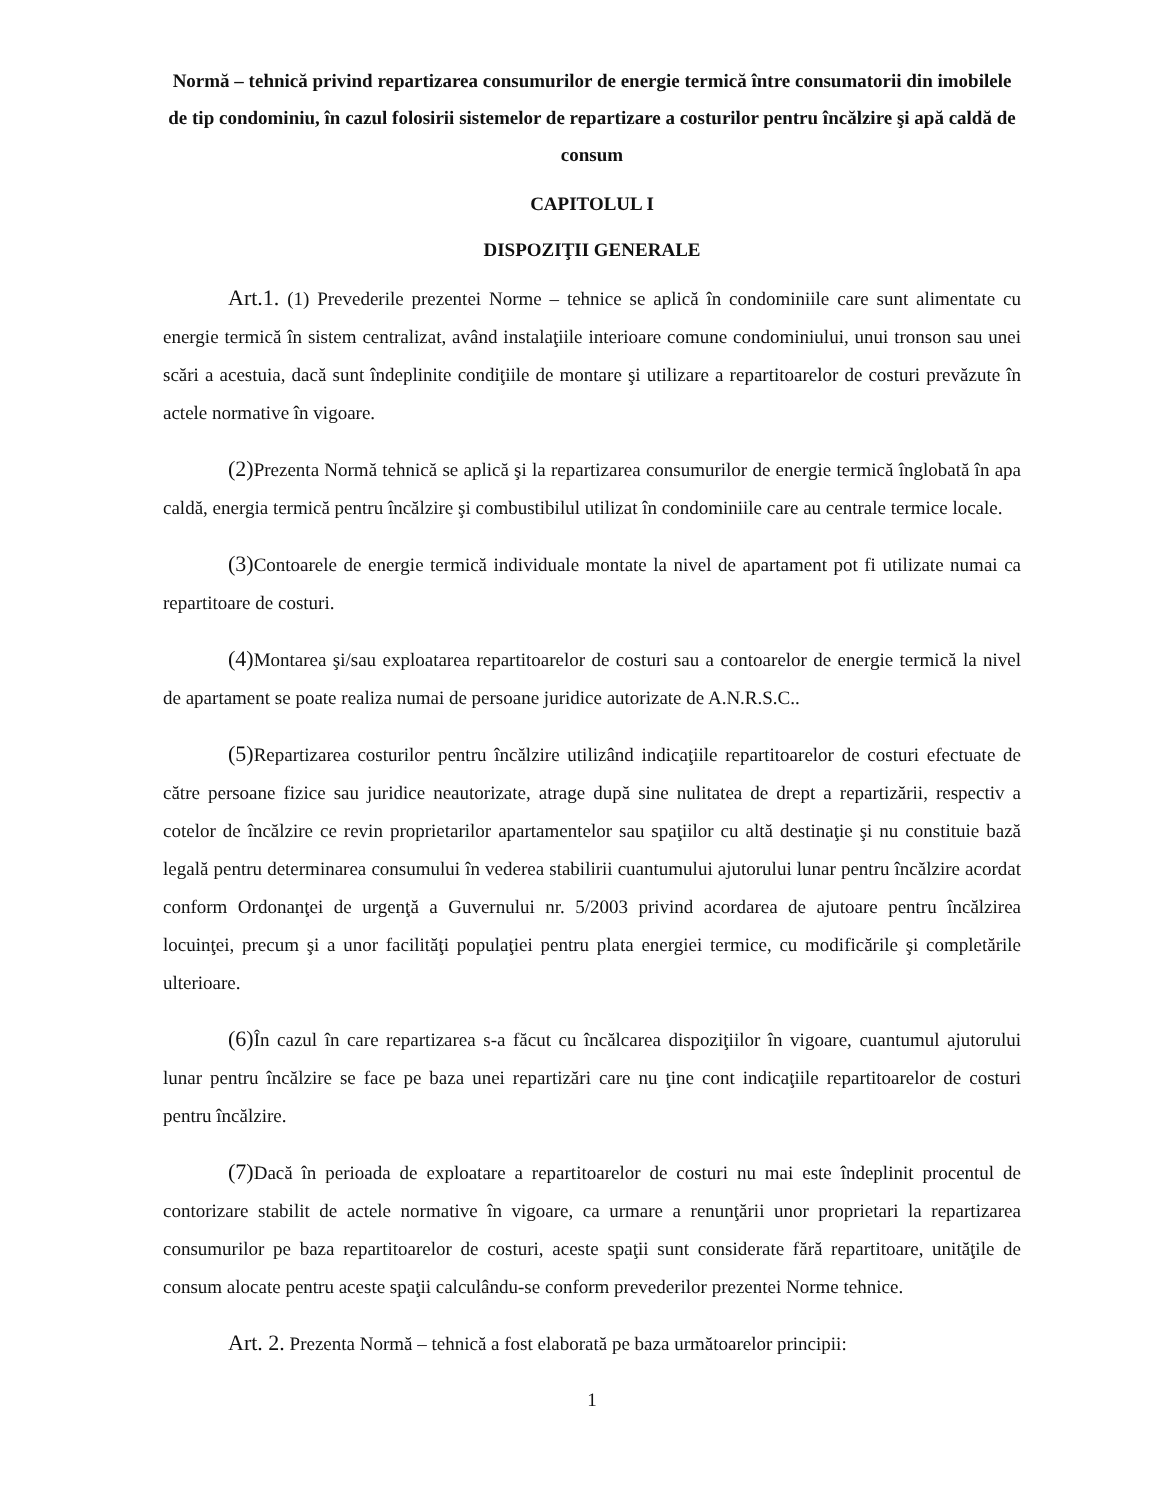Normă – tehnică privind repartizarea consumurilor de energie termică între consumatorii din imobilele de tip condominiu, în cazul folosirii sistemelor de repartizare a costurilor pentru încălzire şi apă caldă de consum
CAPITOLUL I
DISPOZIŢII GENERALE
Art.1. (1) Prevederile prezentei Norme – tehnice se aplică în condominiile care sunt alimentate cu energie termică în sistem centralizat, având instalaţiile interioare comune condominiului, unui tronson sau unei scări a acestuia, dacă sunt îndeplinite condiţiile de montare şi utilizare a repartitoarelor de costuri prevăzute în actele normative în vigoare.
(2) Prezenta Normă tehnică se aplică şi la repartizarea consumurilor de energie termică înglobată în apa caldă, energia termică pentru încălzire şi combustibilul utilizat în condominiile care au centrale termice locale.
(3) Contoarele de energie termică individuale montate la nivel de apartament pot fi utilizate numai ca repartitoare de costuri.
(4) Montarea şi/sau exploatarea repartitoarelor de costuri sau a contoarelor de energie termică la nivel de apartament se poate realiza numai de persoane juridice autorizate de A.N.R.S.C..
(5) Repartizarea costurilor pentru încălzire utilizând indicaţiile repartitoarelor de costuri efectuate de către persoane fizice sau juridice neautorizate, atrage după sine nulitatea de drept a repartizării, respectiv a cotelor de încălzire ce revin proprietarilor apartamentelor sau spaţiilor cu altă destinaţie şi nu constituie bază legală pentru determinarea consumului în vederea stabilirii cuantumului ajutorului lunar pentru încălzire acordat conform Ordonanţei de urgenţă a Guvernului nr. 5/2003 privind acordarea de ajutoare pentru încălzirea locuinţei, precum şi a unor facilităţi populaţiei pentru plata energiei termice, cu modificările şi completările ulterioare.
(6) În cazul în care repartizarea s-a făcut cu încălcarea dispoziţiilor în vigoare, cuantumul ajutorului lunar pentru încălzire se face pe baza unei repartizări care nu ţine cont indicaţiile repartitoarelor de costuri pentru încălzire.
(7) Dacă în perioada de exploatare a repartitoarelor de costuri nu mai este îndeplinit procentul de contorizare stabilit de actele normative în vigoare, ca urmare a renunţării unor proprietari la repartizarea consumurilor pe baza repartitoarelor de costuri, aceste spaţii sunt considerate fără repartitoare, unităţile de consum alocate pentru aceste spaţii calculându-se conform prevederilor prezentei Norme tehnice.
Art. 2. Prezenta Normă – tehnică a fost elaborată pe baza următoarelor principii:
1